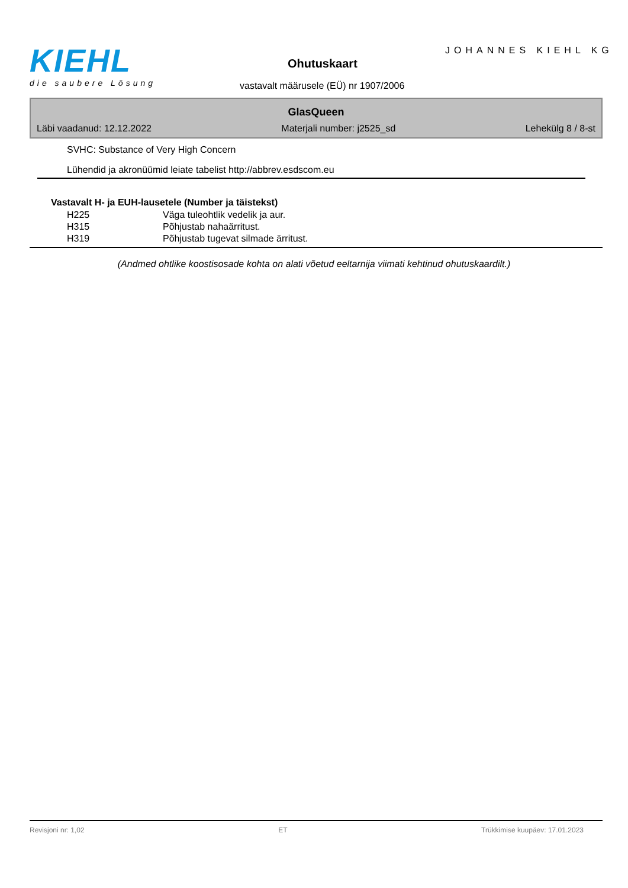KIEHL
die saubere Lösung
JOHANNES KIEHL KG
Ohutuskaart
vastavalt määrusele (EÜ) nr 1907/2006
GlasQueen
Läbi vaadanud: 12.12.2022 Materjali number: j2525_sd Lehekülg 8 / 8-st
SVHC: Substance of Very High Concern
Lühendid ja akronüümid leiate tabelist http://abbrev.esdscom.eu
| Vastavalt H- ja EUH-lausetele (Number ja täistekst) | |
| --- | --- |
| H225 | Väga tuleohtlik vedelik ja aur. |
| H315 | Põhjustab nahaärritust. |
| H319 | Põhjustab tugevat silmade ärritust. |
(Andmed ohtlike koostisosade kohta on alati võetud eeltarnija viimati kehtinud ohutuskaardilt.)
Revisjoni nr: 1,02 ET Trükkimise kuupäev: 17.01.2023